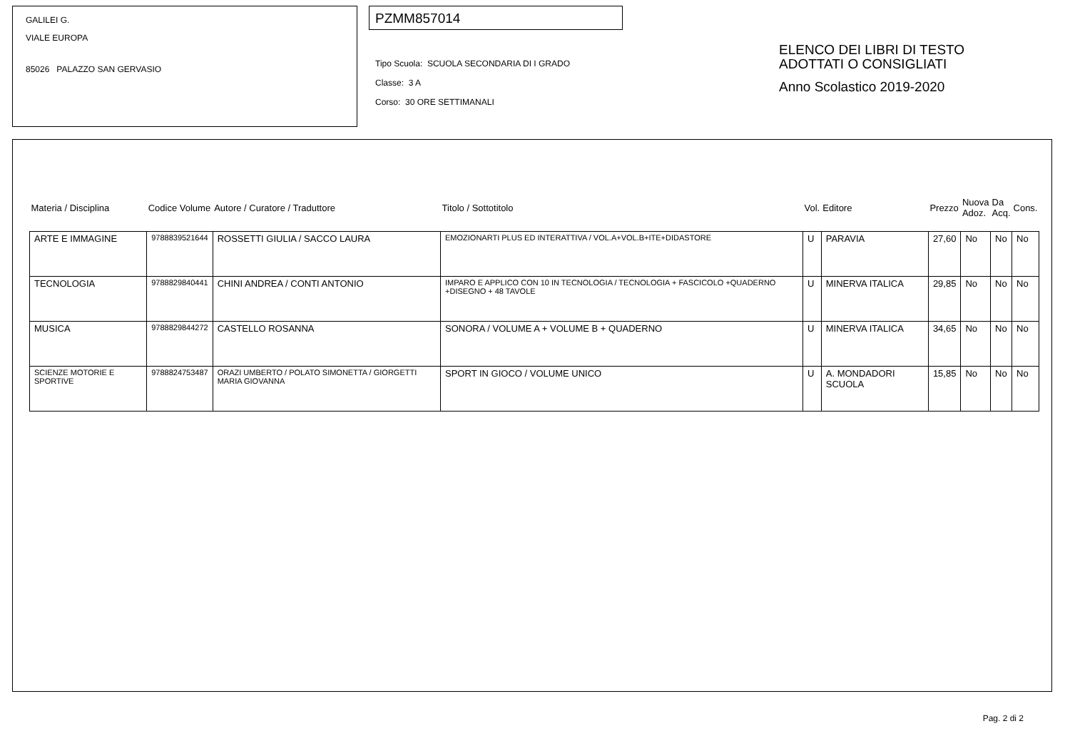GALILEI G.
VIALE EUROPA
85026 PALAZZO SAN GERVASIO
PZMM857014
Tipo Scuola: SCUOLA SECONDARIA DI I GRADO
Classe: 3 A
Corso: 30 ORE SETTIMANALI
ELENCO DEI LIBRI DI TESTO
ADOTTATI O CONSIGLIATI
Anno Scolastico 2019-2020
| Materia / Disciplina | Codice Volume | Autore / Curatore / Traduttore | Titolo / Sottotitolo | Vol. | Editore | Prezzo | Nuova Adoz. | Da Acq. | Cons. |
| --- | --- | --- | --- | --- | --- | --- | --- | --- | --- |
| ARTE E IMMAGINE | 9788839521644 | ROSSETTI GIULIA / SACCO LAURA | EMOZIONARTI PLUS ED INTERATTIVA / VOL.A+VOL.B+ITE+DIDASTORE | U | PARAVIA | 27,60 | No | No | No |
| TECNOLOGIA | 9788829840441 | CHINI ANDREA / CONTI ANTONIO | IMPARO E APPLICO CON 10 IN TECNOLOGIA / TECNOLOGIA + FASCICOLO +QUADERNO +DISEGNO + 48 TAVOLE | U | MINERVA ITALICA | 29,85 | No | No | No |
| MUSICA | 9788829844272 | CASTELLO ROSANNA | SONORA / VOLUME A + VOLUME B + QUADERNO | U | MINERVA ITALICA | 34,65 | No | No | No |
| SCIENZE MOTORIE E SPORTIVE | 9788824753487 | ORAZI UMBERTO / POLATO SIMONETTA / GIORGETTI MARIA GIOVANNA | SPORT IN GIOCO / VOLUME UNICO | U | A. MONDADORI SCUOLA | 15,85 | No | No | No |
Pag. 2 di 2